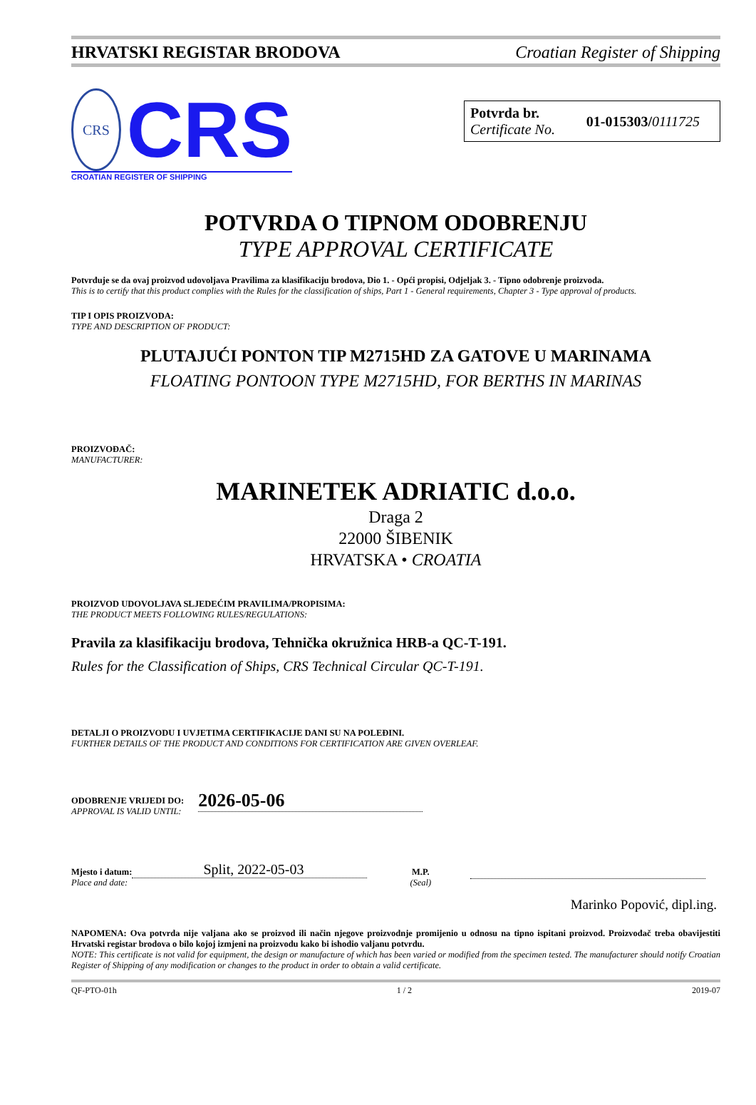HRVATSKI REGISTAR BRODOVA Croatian Register of Shipping
CRS
CRS
CROATIAN REGISTER OF SHIPPING
Potvrda br.
Certificate No.
01-015303/0111725
POTVRDA O TIPNOM ODOBRENJU
TYPE APPROVAL CERTIFICATE
Potvrđuje se da ovaj proizvod udovoljava Pravilima za klasifikaciju brodova, Dio 1. - Opći propisi, Odjeljak 3. - Tipno odobrenje proizvoda.
This is to certify that this product complies with the Rules for the classification of ships, Part 1 - General requirements, Chapter 3 - Type approval of products.
TIP I OPIS PROIZVODA:
TYPE AND DESCRIPTION OF PRODUCT:
PLUTAJUĆI PONTON TIP M2715HD ZA GATOVE U MARINAMA
FLOATING PONTOON TYPE M2715HD, FOR BERTHS IN MARINAS
PROIZVOĐAČ:
MANUFACTURER:
MARINETEK ADRIATIC d.o.o.
Draga 2
22000 ŠIBENIK
HRVATSKA • CROATIA
PROIZVOD UDOVOLJAVA SLJEDEĆIM PRAVILIMA/PROPISIMA:
THE PRODUCT MEETS FOLLOWING RULES/REGULATIONS:
Pravila za klasifikaciju brodova, Tehnička okružnica HRB-a QC-T-191.
Rules for the Classification of Ships, CRS Technical Circular QC-T-191.
DETALJI O PROIZVODU I UVJETIMA CERTIFIKACIJE DANI SU NA POLEĐINI.
FURTHER DETAILS OF THE PRODUCT AND CONDITIONS FOR CERTIFICATION ARE GIVEN OVERLEAF.
ODOBRENJE VRIJEDI DO:
APPROVAL IS VALID UNTIL:
2026-05-06
Mjesto i datum:
Place and date:
Split, 2022-05-03
M.P.
(Seal)
Marinko Popović, dipl.ing.
NAPOMENA: Ova potvrda nije valjana ako se proizvod ili način njegove proizvodnje promijenio u odnosu na tipno ispitani proizvod. Proizvođač treba obavijestiti Hrvatski registar brodova o bilo kojoj izmjeni na proizvodu kako bi ishodio valjanu potvrdu.
NOTE: This certificate is not valid for equipment, the design or manufacture of which has been varied or modified from the specimen tested. The manufacturer should notify Croatian Register of Shipping of any modification or changes to the product in order to obtain a valid certificate.
QF-PTO-01h 1 / 2 2019-07